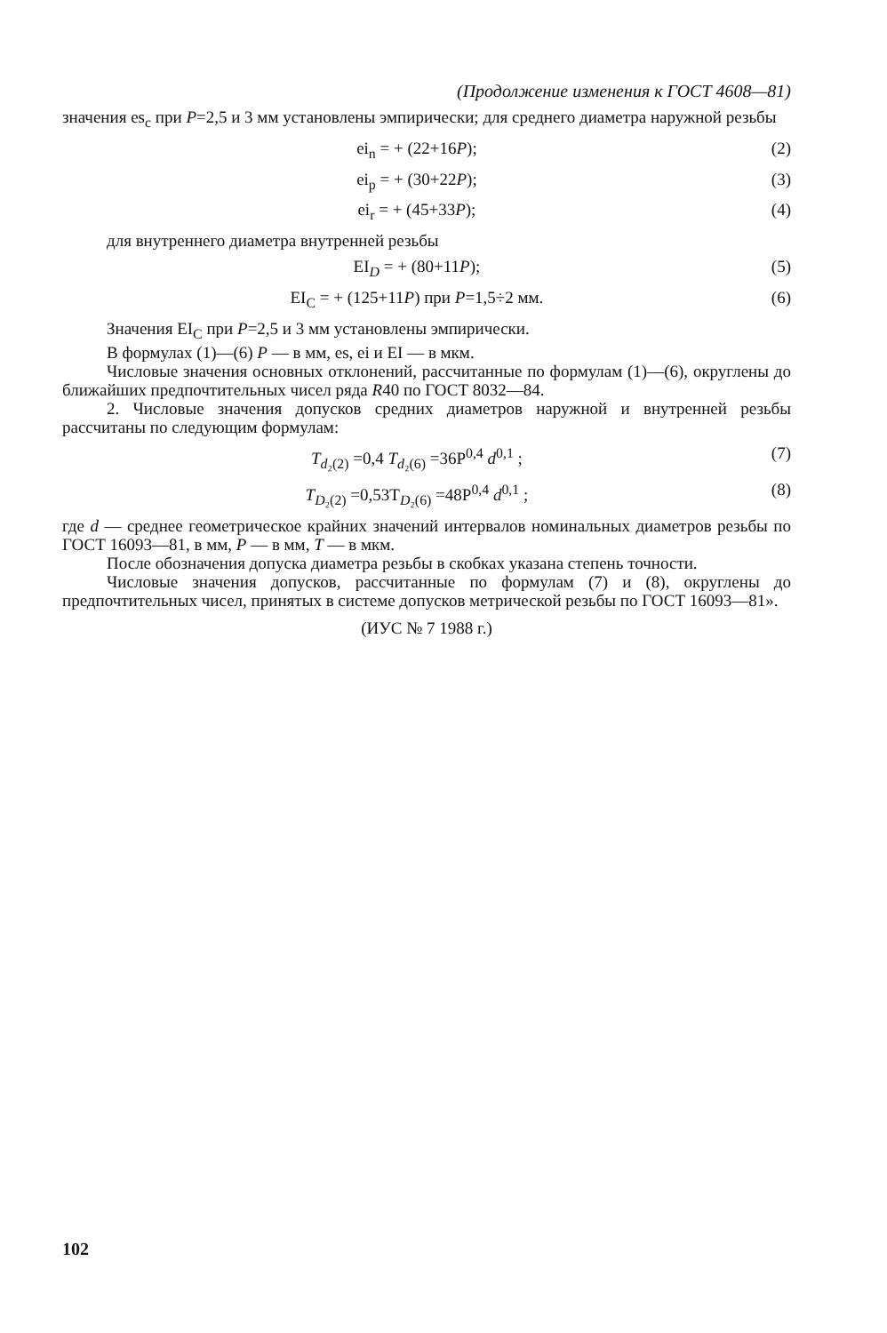(Продолжение изменения к ГОСТ 4608—81)
значения es<sub>c</sub> при P=2,5 и 3 мм установлены эмпирически; для среднего диаметра наружной резьбы
ei<sub>n</sub> = + (22+16P); (2)
ei<sub>p</sub> = + (30+22P); (3)
ei<sub>r</sub> = + (45+33P); (4)
для внутреннего диаметра внутренней резьбы
EI<sub>D</sub> = + (80+11P); (5)
EI<sub>C</sub> = + (125+11P) при P=1,5÷2 мм. (6)
Значения EI<sub>C</sub> при P=2,5 и 3 мм установлены эмпирически.
В формулах (1)—(6) P — в мм, es, ei и EI — в мкм.
Числовые значения основных отклонений, рассчитанные по формулам (1)—(6), округлены до ближайших предпочтительных чисел ряда R40 по ГОСТ 8032—84.
2. Числовые значения допусков средних диаметров наружной и внутренней резьбы рассчитаны по следующим формулам:
T<sub>d₂(2)</sub> =0,4 T<sub>d₂(6)</sub> =36P<sup>0,4</sup> d<sup>0,1</sup> ; (7)
T<sub>D₂(2)</sub> =0,53T<sub>D₂(6)</sub> =48P<sup>0,4</sup> d<sup>0,1</sup> ; (8)
где d — среднее геометрическое крайних значений интервалов номинальных диаметров резьбы по ГОСТ 16093—81, в мм, P — в мм, T — в мкм.
После обозначения допуска диаметра резьбы в скобках указана степень точности.
Числовые значения допусков, рассчитанные по формулам (7) и (8), округлены до предпочтительных чисел, принятых в системе допусков метрической резьбы по ГОСТ 16093—81».
(ИУС № 7 1988 г.)
102